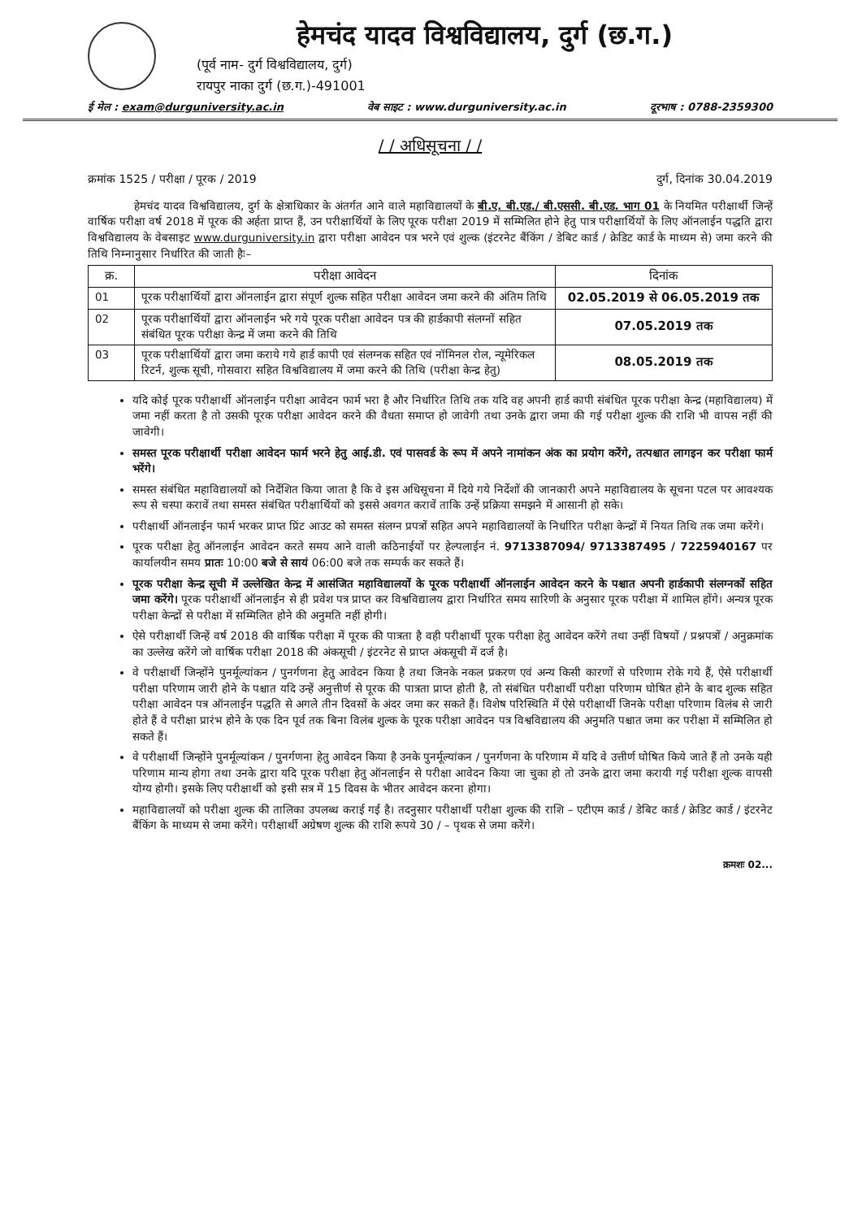हेमचंद यादव विश्वविद्यालय, दुर्ग (छ.ग.)
(पूर्व नाम- दुर्ग विश्वविद्यालय, दुर्ग)
रायपुर नाका दुर्ग (छ.ग.)-491001
ई मेल : exam@durguniversity.ac.in वेब साइट : www.durguniversity.ac.in दूरभाष : 0788-2359300
/ / अधिसूचना / /
क्रमांक 1525 / परीक्षा / पूरक / 2019 दुर्ग, दिनांक 30.04.2019
हेमचंद यादव विश्वविद्यालय, दुर्ग के क्षेत्राधिकार के अंतर्गत आने वाले महाविद्यालयों के बी.ए. बी.एड./ बी.एससी. बी.एड. भाग 01 के नियमित परीक्षार्थी जिन्हें वार्षिक परीक्षा वर्ष 2018 में पूरक की अर्हता प्राप्त हैं, उन परीक्षार्थियों के लिए पूरक परीक्षा 2019 में सम्मिलित होने हेतु पात्र परीक्षार्थियों के लिए ऑनलाईन पद्धति द्वारा विश्वविद्यालय के वेबसाइट www.durguniversity.in द्वारा परीक्षा आवेदन पत्र भरने एवं शुल्क (इंटरनेट बैंकिंग / डेबिट कार्ड / क्रेडिट कार्ड के माध्यम से) जमा करने की तिथि निम्नानुसार निर्धारित की जाती हैः–
| क्र. | परीक्षा आवेदन | दिनांक |
| --- | --- | --- |
| 01 | पूरक परीक्षार्थियों द्वारा ऑनलाईन द्वारा संपूर्ण शुल्क सहित परीक्षा आवेदन जमा करने की अंतिम तिथि | 02.05.2019 से 06.05.2019 तक |
| 02 | पूरक परीक्षार्थियों द्वारा ऑनलाईन भरे गये पूरक परीक्षा आवेदन पत्र की हार्डकापी संलग्नों सहित संबंधित पूरक परीक्षा केन्द्र में जमा करने की तिथि | 07.05.2019 तक |
| 03 | पूरक परीक्षार्थियों द्वारा जमा कराये गये हार्ड कापी एवं संलग्नक सहित एवं नॉमिनल रोल, न्यूमेरिकल रिटर्न, शुल्क सूची, गोसवारा सहित विश्वविद्यालय में जमा करने की तिथि (परीक्षा केन्द्र हेतु) | 08.05.2019 तक |
यदि कोई पूरक परीक्षार्थी ऑनलाईन परीक्षा आवेदन फार्म भरा है और निर्धारित तिथि तक यदि वह अपनी हार्ड कापी संबंधित पूरक परीक्षा केन्द्र (महाविद्यालय) में जमा नहीं करता है तो उसकी पूरक परीक्षा आवेदन करने की वैधता समाप्त हो जावेगी तथा उनके द्वारा जमा की गई परीक्षा शुल्क की राशि भी वापस नहीं की जावेगी।
समस्त पूरक परीक्षार्थी परीक्षा आवेदन फार्म भरने हेतु आई.डी. एवं पासवर्ड के रूप में अपने नामांकन अंक का प्रयोग करेंगे, तत्पश्चात लागइन कर परीक्षा फार्म भरेंगे।
समस्त संबंधित महाविद्यालयों को निर्देशित किया जाता है कि वे इस अधिसूचना में दिये गये निर्देशों की जानकारी अपने महाविद्यालय के सूचना पटल पर आवश्यक रूप से चस्पा करावें तथा समस्त संबंधित परीक्षार्थियों को इससे अवगत करावें ताकि उन्हें प्रक्रिया समझने में आसानी हो सके।
परीक्षार्थी ऑनलाईन फार्म भरकर प्राप्त प्रिंट आउट को समस्त संलग्न प्रपत्रों सहित अपने महाविद्यालयों के निर्धारित परीक्षा केन्द्रों में नियत तिथि तक जमा करेंगे।
पूरक परीक्षा हेतु ऑनलाईन आवेदन करते समय आने वाली कठिनाईयों पर हेल्पलाईन नं. 9713387094/ 9713387495 / 7225940167 पर कार्यालयीन समय प्रातः 10:00 बजे से सायं 06:00 बजे तक सम्पर्क कर सकते हैं।
पूरक परीक्षा केन्द्र सूची में उल्लेखित केन्द्र में आसंजित महाविद्यालयों के पूरक परीक्षार्थी ऑनलाईन आवेदन करने के पश्चात अपनी हार्डकापी संलग्नकों सहित जमा करेंगे। पूरक परीक्षार्थी ऑनलाईन से ही प्रवेश पत्र प्राप्त कर विश्वविद्यालय द्वारा निर्धारित समय सारिणी के अनुसार पूरक परीक्षा में शामिल होंगे। अन्यत्र पूरक परीक्षा केन्द्रों से परीक्षा में सम्मिलित होने की अनुमति नहीं होगी।
ऐसे परीक्षार्थी जिन्हें वर्ष 2018 की वार्षिक परीक्षा में पूरक की पात्रता है वही परीक्षार्थी पूरक परीक्षा हेतु आवेदन करेंगे तथा उन्हीं विषयों / प्रश्नपत्रों / अनुक्रमांक का उल्लेख करेंगे जो वार्षिक परीक्षा 2018 की अंकसूची / इंटरनेट से प्राप्त अंकसूची में दर्ज है।
वे परीक्षार्थी जिन्होंने पुनर्मूल्यांकन / पुनर्गणना हेतु आवेदन किया है तथा जिनके नकल प्रकरण एवं अन्य किसी कारणों से परिणाम रोके गये हैं, ऐसे परीक्षार्थी परीक्षा परिणाम जारी होने के पश्चात यदि उन्हें अनुत्तीर्ण से पूरक की पात्रता प्राप्त होती है, तो संबंधित परीक्षार्थी परीक्षा परिणाम घोषित होने के बाद शुल्क सहित परीक्षा आवेदन पत्र ऑनलाईन पद्धति से अगले तीन दिवसों के अंदर जमा कर सकते हैं। विशेष परिस्थिति में ऐसे परीक्षार्थी जिनके परीक्षा परिणाम विलंब से जारी होते हैं वे परीक्षा प्रारंभ होने के एक दिन पूर्व तक बिना विलंब शुल्क के पूरक परीक्षा आवेदन पत्र विश्वविद्यालय की अनुमति पश्चात जमा कर परीक्षा में सम्मिलित हो सकते हैं।
वे परीक्षार्थी जिन्होंने पुनर्मूल्यांकन / पुनर्गणना हेतु आवेदन किया है उनके पुनर्मूल्यांकन / पुनर्गणना के परिणाम में यदि वे उत्तीर्ण घोषित किये जाते हैं तो उनके यही परिणाम मान्य होगा तथा उनके द्वारा यदि पूरक परीक्षा हेतु ऑनलाईन से परीक्षा आवेदन किया जा चुका हो तो उनके द्वारा जमा करायी गई परीक्षा शुल्क वापसी योग्य होगी। इसके लिए परीक्षार्थी को इसी सत्र में 15 दिवस के भीतर आवेदन करना होगा।
महाविद्यालयों को परीक्षा शुल्क की तालिका उपलब्ध कराई गई है। तदनुसार परीक्षार्थी परीक्षा शुल्क की राशि – एटीएम कार्ड / डेबिट कार्ड / क्रेडिट कार्ड / इंटरनेट बैंकिंग के माध्यम से जमा करेंगे। परीक्षार्थी अग्रेषण शुल्क की राशि रूपये 30 / – पृथक से जमा करेंगे।
क्रमशः 02...